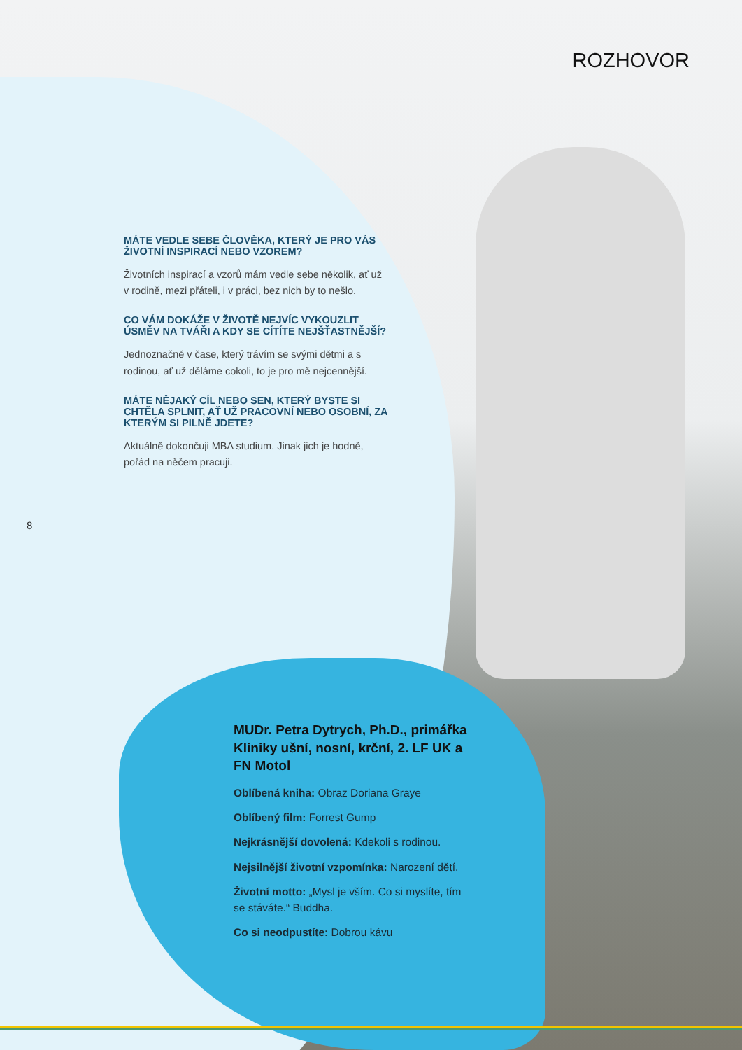ROZHOVOR
MÁTE VEDLE SEBE ČLOVĚKA, KTERÝ JE PRO VÁS ŽIVOT­NÍ INSPIRACÍ NEBO VZOREM?
Životních inspirací a vzorů mám vedle sebe několik, ať už v rodině, mezi přáteli, i v práci, bez nich by to nešlo.
CO VÁM DOKÁŽE V ŽIVOTĚ NEJVÍC VYKOUZLIT ÚSMĚV NA TVÁŘI A KDY SE CÍTÍTE NEJŠŤASTNĚJŠÍ?
Jednoznačně v čase, který trávím se svými dětmi a s rodinou, ať už děláme cokoli, to je pro mě nejcennější.
MÁTE NĚJAKÝ CÍL NEBO SEN, KTERÝ BYSTE SI CHTĚLA SPLNIT, AŤ UŽ PRACOVNÍ NEBO OSOBNÍ, ZA KTERÝM SI PILNĚ JDETE?
Aktuálně dokončuji MBA studium. Jinak jich je hodně, pořád na něčem pracuji.
8
MUDr. Petra Dytrych, Ph.D., primářka Kliniky ušní, nosní, krční, 2. LF UK a FN Motol
Oblíbená kniha: Obraz Doriana Graye
Oblíbený film: Forrest Gump
Nejkrásnější dovolená: Kdekoli s rodinou.
Nejsilnější životní vzpomínka: Narození dětí.
Životní motto: „Mysl je vším. Co si myslíte, tím se stáváte.“ Buddha.
Co si neodpustíte: Dobrou kávu